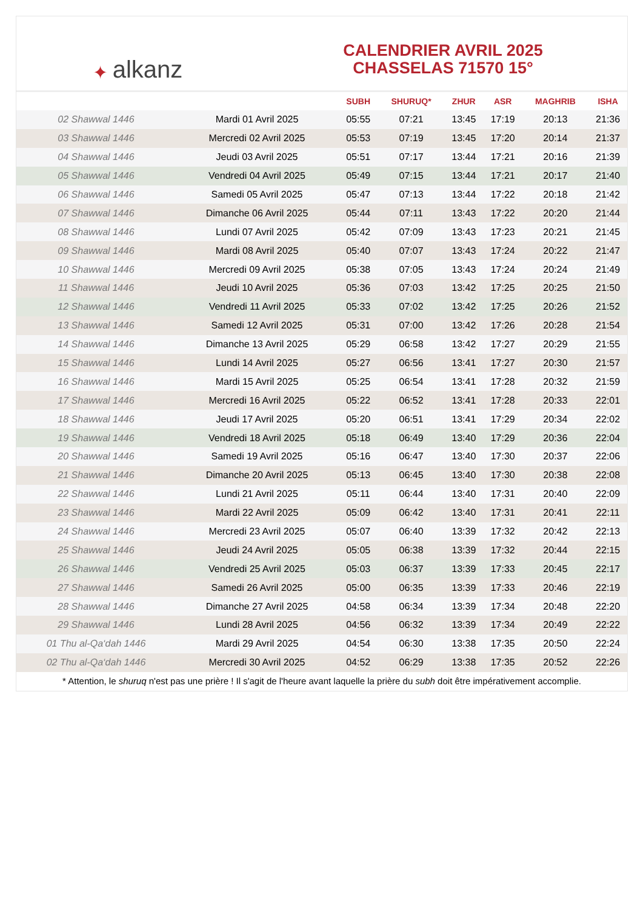✦ alkanz
CALENDRIER AVRIL 2025
CHASSELAS 71570 15°
| | | SUBH | SHURUQ* | ZHUR | ASR | MAGHRIB | ISHA |
| --- | --- | --- | --- | --- | --- | --- | --- |
| 02 Shawwal 1446 | Mardi 01 Avril 2025 | 05:55 | 07:21 | 13:45 | 17:19 | 20:13 | 21:36 |
| 03 Shawwal 1446 | Mercredi 02 Avril 2025 | 05:53 | 07:19 | 13:45 | 17:20 | 20:14 | 21:37 |
| 04 Shawwal 1446 | Jeudi 03 Avril 2025 | 05:51 | 07:17 | 13:44 | 17:21 | 20:16 | 21:39 |
| 05 Shawwal 1446 | Vendredi 04 Avril 2025 | 05:49 | 07:15 | 13:44 | 17:21 | 20:17 | 21:40 |
| 06 Shawwal 1446 | Samedi 05 Avril 2025 | 05:47 | 07:13 | 13:44 | 17:22 | 20:18 | 21:42 |
| 07 Shawwal 1446 | Dimanche 06 Avril 2025 | 05:44 | 07:11 | 13:43 | 17:22 | 20:20 | 21:44 |
| 08 Shawwal 1446 | Lundi 07 Avril 2025 | 05:42 | 07:09 | 13:43 | 17:23 | 20:21 | 21:45 |
| 09 Shawwal 1446 | Mardi 08 Avril 2025 | 05:40 | 07:07 | 13:43 | 17:24 | 20:22 | 21:47 |
| 10 Shawwal 1446 | Mercredi 09 Avril 2025 | 05:38 | 07:05 | 13:43 | 17:24 | 20:24 | 21:49 |
| 11 Shawwal 1446 | Jeudi 10 Avril 2025 | 05:36 | 07:03 | 13:42 | 17:25 | 20:25 | 21:50 |
| 12 Shawwal 1446 | Vendredi 11 Avril 2025 | 05:33 | 07:02 | 13:42 | 17:25 | 20:26 | 21:52 |
| 13 Shawwal 1446 | Samedi 12 Avril 2025 | 05:31 | 07:00 | 13:42 | 17:26 | 20:28 | 21:54 |
| 14 Shawwal 1446 | Dimanche 13 Avril 2025 | 05:29 | 06:58 | 13:42 | 17:27 | 20:29 | 21:55 |
| 15 Shawwal 1446 | Lundi 14 Avril 2025 | 05:27 | 06:56 | 13:41 | 17:27 | 20:30 | 21:57 |
| 16 Shawwal 1446 | Mardi 15 Avril 2025 | 05:25 | 06:54 | 13:41 | 17:28 | 20:32 | 21:59 |
| 17 Shawwal 1446 | Mercredi 16 Avril 2025 | 05:22 | 06:52 | 13:41 | 17:28 | 20:33 | 22:01 |
| 18 Shawwal 1446 | Jeudi 17 Avril 2025 | 05:20 | 06:51 | 13:41 | 17:29 | 20:34 | 22:02 |
| 19 Shawwal 1446 | Vendredi 18 Avril 2025 | 05:18 | 06:49 | 13:40 | 17:29 | 20:36 | 22:04 |
| 20 Shawwal 1446 | Samedi 19 Avril 2025 | 05:16 | 06:47 | 13:40 | 17:30 | 20:37 | 22:06 |
| 21 Shawwal 1446 | Dimanche 20 Avril 2025 | 05:13 | 06:45 | 13:40 | 17:30 | 20:38 | 22:08 |
| 22 Shawwal 1446 | Lundi 21 Avril 2025 | 05:11 | 06:44 | 13:40 | 17:31 | 20:40 | 22:09 |
| 23 Shawwal 1446 | Mardi 22 Avril 2025 | 05:09 | 06:42 | 13:40 | 17:31 | 20:41 | 22:11 |
| 24 Shawwal 1446 | Mercredi 23 Avril 2025 | 05:07 | 06:40 | 13:39 | 17:32 | 20:42 | 22:13 |
| 25 Shawwal 1446 | Jeudi 24 Avril 2025 | 05:05 | 06:38 | 13:39 | 17:32 | 20:44 | 22:15 |
| 26 Shawwal 1446 | Vendredi 25 Avril 2025 | 05:03 | 06:37 | 13:39 | 17:33 | 20:45 | 22:17 |
| 27 Shawwal 1446 | Samedi 26 Avril 2025 | 05:00 | 06:35 | 13:39 | 17:33 | 20:46 | 22:19 |
| 28 Shawwal 1446 | Dimanche 27 Avril 2025 | 04:58 | 06:34 | 13:39 | 17:34 | 20:48 | 22:20 |
| 29 Shawwal 1446 | Lundi 28 Avril 2025 | 04:56 | 06:32 | 13:39 | 17:34 | 20:49 | 22:22 |
| 01 Thu al-Qa‘dah 1446 | Mardi 29 Avril 2025 | 04:54 | 06:30 | 13:38 | 17:35 | 20:50 | 22:24 |
| 02 Thu al-Qa‘dah 1446 | Mercredi 30 Avril 2025 | 04:52 | 06:29 | 13:38 | 17:35 | 20:52 | 22:26 |
* Attention, le shuruq n'est pas une prière ! Il s'agit de l'heure avant laquelle la prière du subh doit être impérativement accomplie.